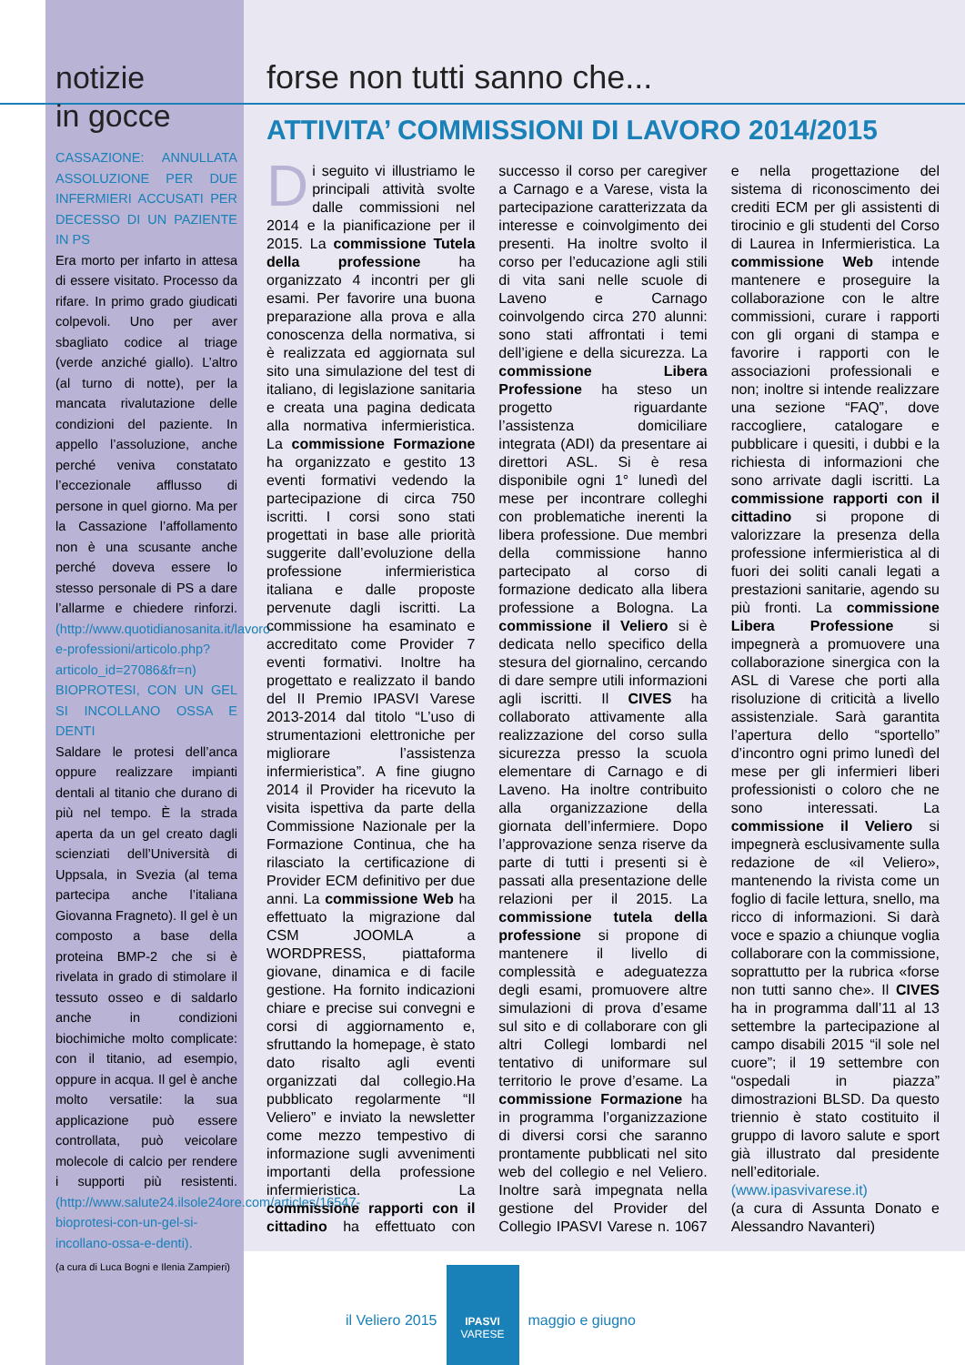notizie
in gocce
CASSAZIONE: ANNULLATA ASSOLUZIONE PER DUE INFERMIERI ACCUSATI PER DECESSO DI UN PAZIENTE IN PS
Era morto per infarto in attesa di essere visitato. Processo da rifare. In primo grado giudicati colpevoli. Uno per aver sbagliato codice al triage (verde anziché giallo). L’altro (al turno di notte), per la mancata rivalutazione delle condizioni del paziente. In appello l’assoluzione, anche perché veniva constatato l’eccezionale afflusso di persone in quel giorno. Ma per la Cassazione l’affollamento non è una scusante anche perché doveva essere lo stesso personale di PS a dare l’allarme e chiedere rinforzi. (http://www.quotidianosanita.it/lavoro-e-professioni/articolo.php?articolo_id=27086&fr=n)
BIOPROTESI, CON UN GEL SI INCOLLANO OSSA E DENTI
Saldare le protesi dell’anca oppure realizzare impianti dentali al titanio che durano di più nel tempo. È la strada aperta da un gel creato dagli scienziati dell’Università di Uppsala, in Svezia (al tema partecipa anche l’italiana Giovanna Fragneto). Il gel è un composto a base della proteina BMP-2 che si è rivelata in grado di stimolare il tessuto osseo e di saldarlo anche in condizioni biochimiche molto complicate: con il titanio, ad esempio, oppure in acqua. Il gel è anche molto versatile: la sua applicazione può essere controllata, può veicolare molecole di calcio per rendere i supporti più resistenti.(http://www.salute24.ilsole24ore.com/articles/16547-bioprotesi-con-un-gel-si-incollano-ossa-e-denti).
(a cura di Luca Bogni e Ilenia Zampieri)
forse non tutti sanno che...
ATTIVITA’ COMMISSIONI DI LAVORO 2014/2015
Di seguito vi illustriamo le principali attività svolte dalle commissioni nel 2014 e la pianificazione per il 2015. La commissione Tutela della professione ha organizzato 4 incontri per gli esami. Per favorire una buona preparazione alla prova e alla conoscenza della normativa, si è realizzata ed aggiornata sul sito una simulazione del test di italiano, di legislazione sanitaria e creata una pagina dedicata alla normativa infermieristica. La commissione Formazione ha organizzato e gestito 13 eventi formativi vedendo la partecipazione di circa 750 iscritti. I corsi sono stati progettati in base alle priorità suggerite dall’evoluzione della professione infermieristica italiana e dalle proposte pervenute dagli iscritti. La commissione ha esaminato e accreditato come Provider 7 eventi formativi. Inoltre ha progettato e realizzato il bando del II Premio IPASVI Varese 2013-2014 dal titolo “L’uso di strumentazioni elettroniche per migliorare l’assistenza infermieristica”. A fine giugno 2014 il Provider ha ricevuto la visita ispettiva da parte della Commissione Nazionale per la Formazione Continua, che ha rilasciato la certificazione di Provider ECM definitivo per due anni. La commissione Web ha effettuato la migrazione dal CSM JOOMLA a WORDPRESS, piattaforma giovane, dinamica e di facile gestione. Ha fornito indicazioni chiare e precise sui convegni e corsi di aggiornamento e, sfruttando la homepage, è stato dato risalto agli eventi organizzati dal collegio.Ha pubblicato regolarmente “Il Veliero” e inviato la newsletter come mezzo tempestivo di informazione sugli avvenimenti importanti della professione infermieristica. La commissione rapporti con il cittadino ha effettuato con successo il corso per caregiver a Carnago e a Varese, vista la partecipazione caratterizzata da interesse e coinvolgimento dei presenti. Ha inoltre svolto il corso per l’educazione agli stili di vita sani nelle scuole di Laveno e Carnago coinvolgendo circa 270 alunni: sono stati affrontati i temi dell’igiene e della sicurezza. La commissione Libera Professione ha steso un progetto riguardante l’assistenza domiciliare integrata (ADI) da presentare ai direttori ASL. Si è resa disponibile ogni 1° lunedì del mese per incontrare colleghi con problematiche inerenti la libera professione. Due membri della commissione hanno partecipato al corso di formazione dedicato alla libera professione a Bologna. La commissione il Veliero si è dedicata nello specifico della stesura del giornalino, cercando di dare sempre utili informazioni agli iscritti. Il CIVES ha collaborato attivamente alla realizzazione del corso sulla sicurezza presso la scuola elementare di Carnago e di Laveno. Ha inoltre contribuito alla organizzazione della giornata dell’infermiere. Dopo l’approvazione senza riserve da parte di tutti i presenti si è passati alla presentazione delle relazioni per il 2015. La commissione tutela della professione si propone di mantenere il livello di complessità e adeguatezza degli esami, promuovere altre simulazioni di prova d’esame sul sito e di collaborare con gli altri Collegi lombardi nel tentativo di uniformare sul territorio le prove d’esame. La commissione Formazione ha in programma l’organizzazione di diversi corsi che saranno prontamente pubblicati nel sito web del collegio e nel Veliero. Inoltre sarà impegnata nella gestione del Provider del Collegio IPASVI Varese n. 1067 e nella progettazione del sistema di riconoscimento dei crediti ECM per gli assistenti di tirocinio e gli studenti del Corso di Laurea in Infermieristica. La commissione Web intende mantenere e proseguire la collaborazione con le altre commissioni, curare i rapporti con gli organi di stampa e favorire i rapporti con le associazioni professionali e non; inoltre si intende realizzare una sezione “FAQ”, dove raccogliere, catalogare e pubblicare i quesiti, i dubbi e la richiesta di informazioni che sono arrivate dagli iscritti. La commissione rapporti con il cittadino si propone di valorizzare la presenza della professione infermieristica al di fuori dei soliti canali legati a prestazioni sanitarie, agendo su più fronti. La commissione Libera Professione si impegnerà a promuovere una collaborazione sinergica con la ASL di Varese che porti alla risoluzione di criticità a livello assistenziale. Sarà garantita l’apertura dello “sportello” d’incontro ogni primo lunedì del mese per gli infermieri liberi professionisti o coloro che ne sono interessati. La commissione il Veliero si impegnerà esclusivamente sulla redazione de «il Veliero», mantenendo la rivista come un foglio di facile lettura, snello, ma ricco di informazioni. Si darà voce e spazio a chiunque voglia collaborare con la commissione, soprattutto per la rubrica «forse non tutti sanno che». Il CIVES ha in programma dall’11 al 13 settembre la partecipazione al campo disabili 2015 “il sole nel cuore”; il 19 settembre con “ospedali in piazza” dimostrazioni BLSD. Da questo triennio è stato costituito il gruppo di lavoro salute e sport già illustrato dal presidente nell’editoriale. (www.ipasvivarese.it)
(a cura di Assunta Donato e Alessandro Navanteri)
il Veliero 2015
IPASVI
VARESE
maggio e giugno